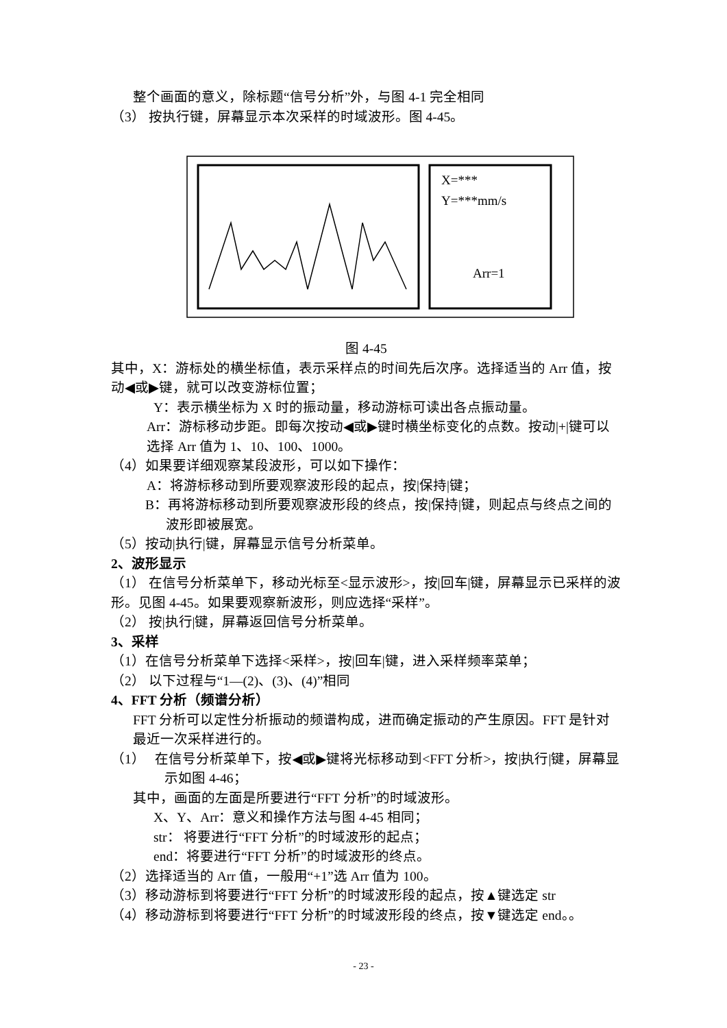整个画面的意义，除标题“信号分析”外，与图 4-1 完全相同
（3） 按执行键，屏幕显示本次采样的时域波形。图 4-45。
X=***
Y=***mm/s
Arr=1
图 4-45
其中，X：游标处的横坐标值，表示采样点的时间先后次序。选择适当的 Arr 值，按动◀或▶键，就可以改变游标位置；
Y：表示横坐标为 X 时的振动量，移动游标可读出各点振动量。
Arr：游标移动步距。即每次按动◀或▶键时横坐标变化的点数。按动|+|键可以选择 Arr 值为 1、10、100、1000。
（4）如果要详细观察某段波形，可以如下操作：
A：将游标移动到所要观察波形段的起点，按|保持|键；
B：再将游标移动到所要观察波形段的终点，按|保持|键，则起点与终点之间的波形即被展宽。
（5）按动|执行|键，屏幕显示信号分析菜单。
2、波形显示
（1） 在信号分析菜单下，移动光标至<显示波形>，按|回车|键，屏幕显示已采样的波形。见图 4-45。如果要观察新波形，则应选择“采样”。
（2） 按|执行|键，屏幕返回信号分析菜单。
3、采样
（1）在信号分析菜单下选择<采样>，按|回车|键，进入采样频率菜单；
（2） 以下过程与“1—(2)、(3)、(4)”相同
4、FFT 分析（频谱分析）
FFT 分析可以定性分析振动的频谱构成，进而确定振动的产生原因。FFT 是针对最近一次采样进行的。
（1） 在信号分析菜单下，按◀或▶键将光标移动到<FFT 分析>，按|执行|键，屏幕显示如图 4-46；
其中，画面的左面是所要进行“FFT 分析”的时域波形。
X、Y、Arr：意义和操作方法与图 4-45 相同；
str： 将要进行“FFT 分析”的时域波形的起点；
end：将要进行“FFT 分析”的时域波形的终点。
（2）选择适当的 Arr 值，一般用“+1”选 Arr 值为 100。
（3）移动游标到将要进行“FFT 分析”的时域波形段的起点，按▲键选定 str
（4）移动游标到将要进行“FFT 分析”的时域波形段的终点，按▼键选定 end。。
- 23 -